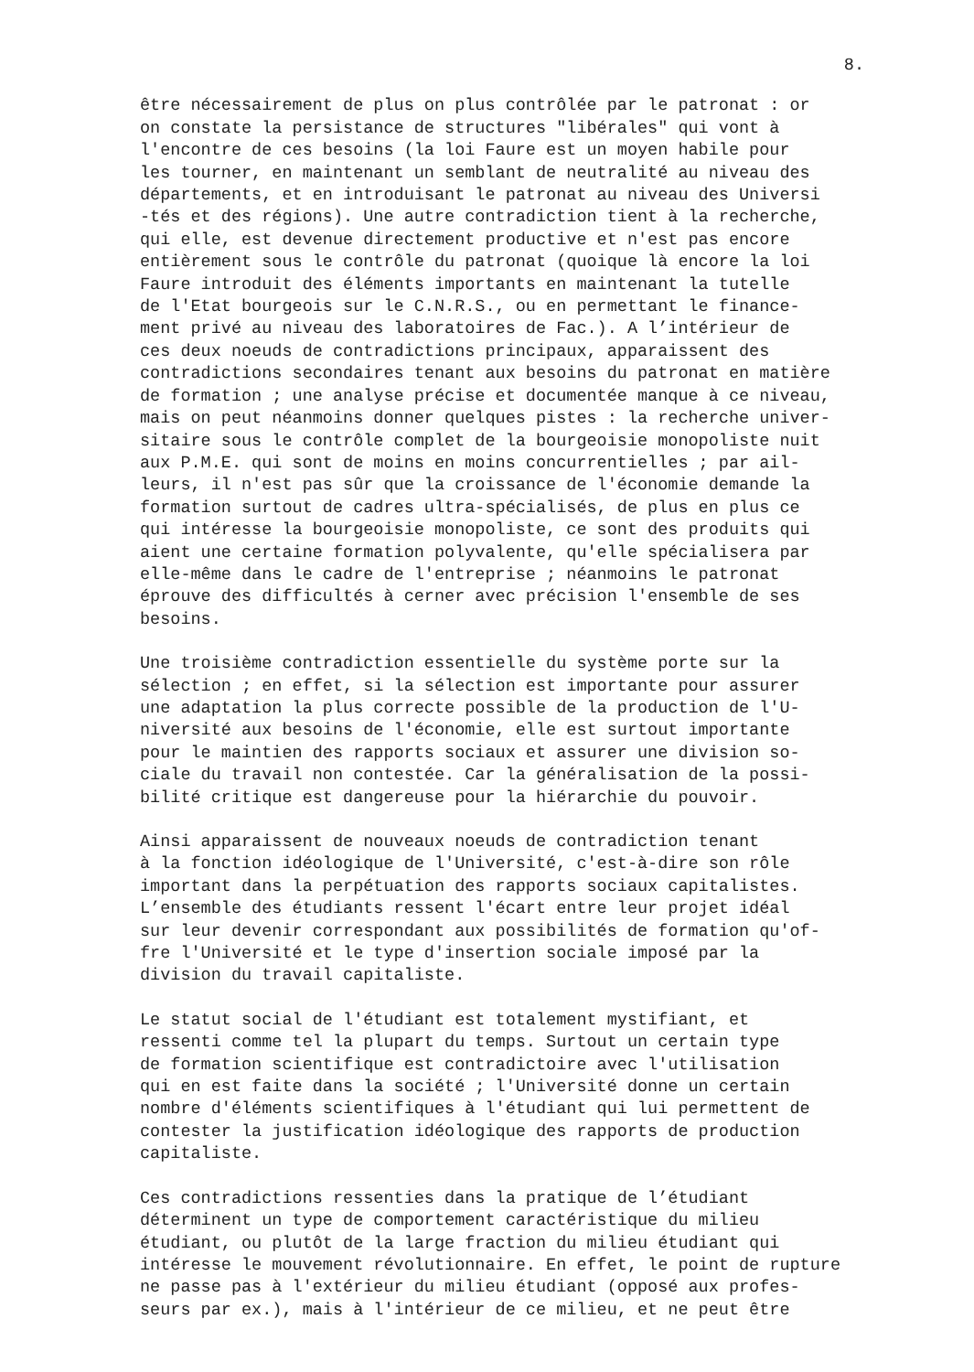8.
être nécessairement de plus on plus contrôlée par le patronat : or on constate la persistance de structures "libérales" qui vont à l'encontre de ces besoins (la loi Faure est un moyen habile pour les tourner, en maintenant un semblant de neutralité au niveau des départements, et en introduisant le patronat au niveau des Universi -tés et des régions). Une autre contradiction tient à la recherche, qui elle, est devenue directement productive et n'est pas encore entièrement sous le contrôle du patronat (quoique là encore la loi Faure introduit des éléments importants en maintenant la tutelle de l'Etat bourgeois sur le C.N.R.S., ou en permettant le finance- ment privé au niveau des laboratoires de Fac.). A l’intérieur de ces deux noeuds de contradictions principaux, apparaissent des contradictions secondaires tenant aux besoins du patronat en matière de formation ; une analyse précise et documentée manque à ce niveau, mais on peut néanmoins donner quelques pistes : la recherche univer- sitaire sous le contrôle complet de la bourgeoisie monopoliste nuit aux P.M.E. qui sont de moins en moins concurrentielles ; par ail- leurs, il n'est pas sûr que la croissance de l'économie demande la formation surtout de cadres ultra-spécialisés, de plus en plus ce qui intéresse la bourgeoisie monopoliste, ce sont des produits qui aient une certaine formation polyvalente, qu'elle spécialisera par elle-même dans le cadre de l'entreprise ; néanmoins le patronat éprouve des difficultés à cerner avec précision l'ensemble de ses besoins.
Une troisième contradiction essentielle du système porte sur la sélection ; en effet, si la sélection est importante pour assurer une adaptation la plus correcte possible de la production de l'U- niversité aux besoins de l'économie, elle est surtout importante pour le maintien des rapports sociaux et assurer une division so- ciale du travail non contestée. Car la généralisation de la possi- bilité critique est dangereuse pour la hiérarchie du pouvoir.
Ainsi apparaissent de nouveaux noeuds de contradiction tenant à la fonction idéologique de l'Université, c'est-à-dire son rôle important dans la perpétuation des rapports sociaux capitalistes. L’ensemble des étudiants ressent l'écart entre leur projet idéal sur leur devenir correspondant aux possibilités de formation qu'of- fre l'Université et le type d'insertion sociale imposé par la division du travail capitaliste.
Le statut social de l'étudiant est totalement mystifiant, et ressenti comme tel la plupart du temps. Surtout un certain type de formation scientifique est contradictoire avec l'utilisation qui en est faite dans la société ; l'Université donne un certain nombre d'éléments scientifiques à l'étudiant qui lui permettent de contester la justification idéologique des rapports de production capitaliste.
Ces contradictions ressenties dans la pratique de l’étudiant déterminent un type de comportement caractéristique du milieu étudiant, ou plutôt de la large fraction du milieu étudiant qui intéresse le mouvement révolutionnaire. En effet, le point de rupture ne passe pas à l'extérieur du milieu étudiant (opposé aux profes- seurs par ex.), mais à l'intérieur de ce milieu, et ne peut être